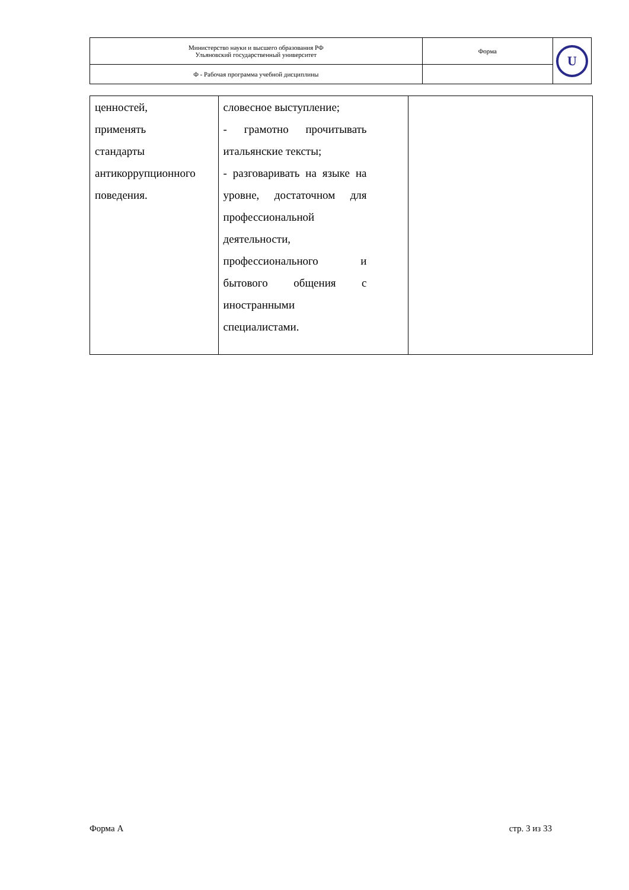| Министерство науки и высшего образования РФ Ульяновский государственный университет | Форма | U |
| Ф - Рабочая программа учебной дисциплины | | |
| ценностей, применять стандарты антикоррупционного поведения. | словесное выступление; - грамотно прочитывать итальянские тексты; - разговаривать на языке на уровне, достаточном для профессиональной деятельности, профессионального и бытового общения с иностранными специалистами. | |
Форма А стр. 3 из 33